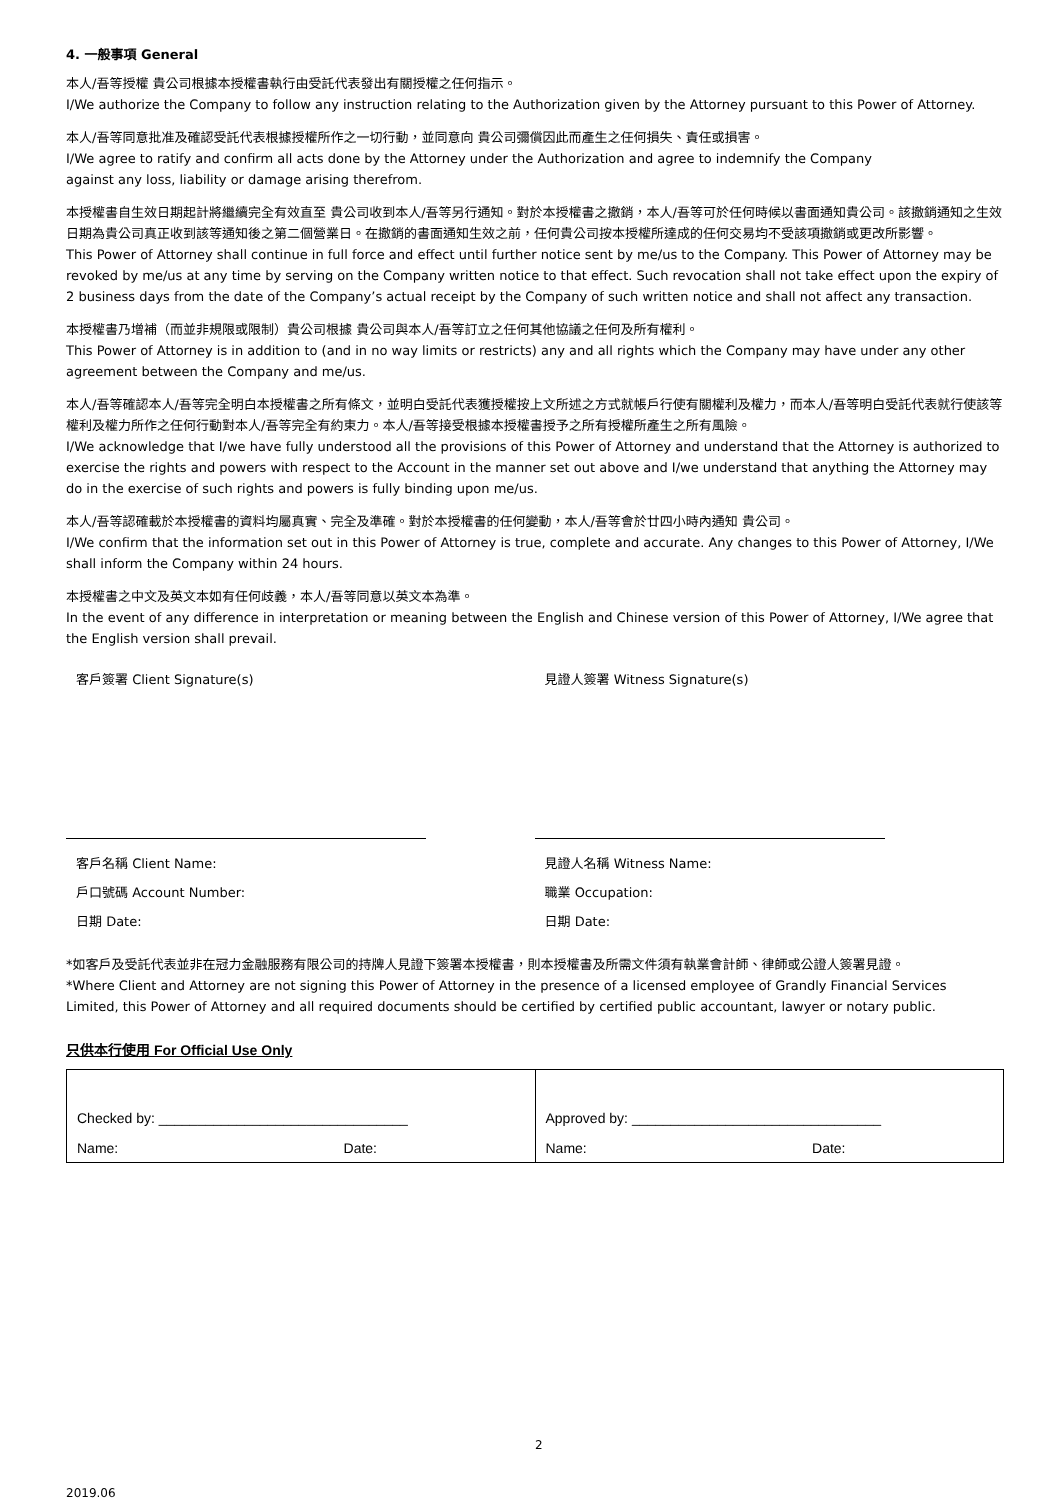4. 一般事項 General
本人/吾等授權 貴公司根據本授權書執行由受託代表發出有關授權之任何指示。
I/We authorize the Company to follow any instruction relating to the Authorization given by the Attorney pursuant to this Power of Attorney.
本人/吾等同意批准及確認受託代表根據授權所作之一切行動，並同意向 貴公司彌償因此而產生之任何損失、責任或損害。
I/We agree to ratify and confirm all acts done by the Attorney under the Authorization and agree to indemnify the Company
against any loss, liability or damage arising therefrom.
本授權書自生效日期起計將繼續完全有效直至 貴公司收到本人/吾等另行通知。對於本授權書之撤銷，本人/吾等可於任何時候以書面通知貴公司。該撤銷通知之生效日期為貴公司真正收到該等通知後之第二個營業日。在撤銷的書面通知生效之前，任何貴公司按本授權所達成的任何交易均不受該項撤銷或更改所影響。
This Power of Attorney shall continue in full force and effect until further notice sent by me/us to the Company. This Power of Attorney may be revoked by me/us at any time by serving on the Company written notice to that effect. Such revocation shall not take effect upon the expiry of 2 business days from the date of the Company’s actual receipt by the Company of such written notice and shall not affect any transaction.
本授權書乃增補（而並非規限或限制）貴公司根據 貴公司與本人/吾等訂立之任何其他協議之任何及所有權利。
This Power of Attorney is in addition to (and in no way limits or restricts) any and all rights which the Company may have under any other agreement between the Company and me/us.
本人/吾等確認本人/吾等完全明白本授權書之所有條文，並明白受託代表獲授權按上文所述之方式就帳戶行使有關權利及權力，而本人/吾等明白受託代表就行使該等權利及權力所作之任何行動對本人/吾等完全有約束力。本人/吾等接受根據本授權書授予之所有授權所產生之所有風險。
I/We acknowledge that I/we have fully understood all the provisions of this Power of Attorney and understand that the Attorney is authorized to exercise the rights and powers with respect to the Account in the manner set out above and I/we understand that anything the Attorney may do in the exercise of such rights and powers is fully binding upon me/us.
本人/吾等認確載於本授權書的資料均屬真實、完全及準確。對於本授權書的任何變動，本人/吾等會於廿四小時內通知 貴公司。
I/We confirm that the information set out in this Power of Attorney is true, complete and accurate. Any changes to this Power of Attorney, I/We shall inform the Company within 24 hours.
本授權書之中文及英文本如有任何歧義，本人/吾等同意以英文本為準。
In the event of any difference in interpretation or meaning between the English and Chinese version of this Power of Attorney, I/We agree that the English version shall prevail.
客戶簽署 Client Signature(s)
客戶名稱 Client Name:
戶口號碼 Account Number:
日期 Date:
見證人簽署 Witness Signature(s)
見證人名稱 Witness Name:
職業 Occupation:
日期 Date:
*如客戶及受託代表並非在冠力金融服務有限公司的持牌人見證下簽署本授權書，則本授權書及所需文件須有執業會計師、律師或公證人簽署見證。
*Where Client and Attorney are not signing this Power of Attorney in the presence of a licensed employee of Grandly Financial Services Limited, this Power of Attorney and all required documents should be certified by certified public accountant, lawyer or notary public.
只供本行使用 For Official Use Only
| Checked by: ________________________________ Name: Date: | Approved by: ________________________________ Name: Date: |
2
2019.06